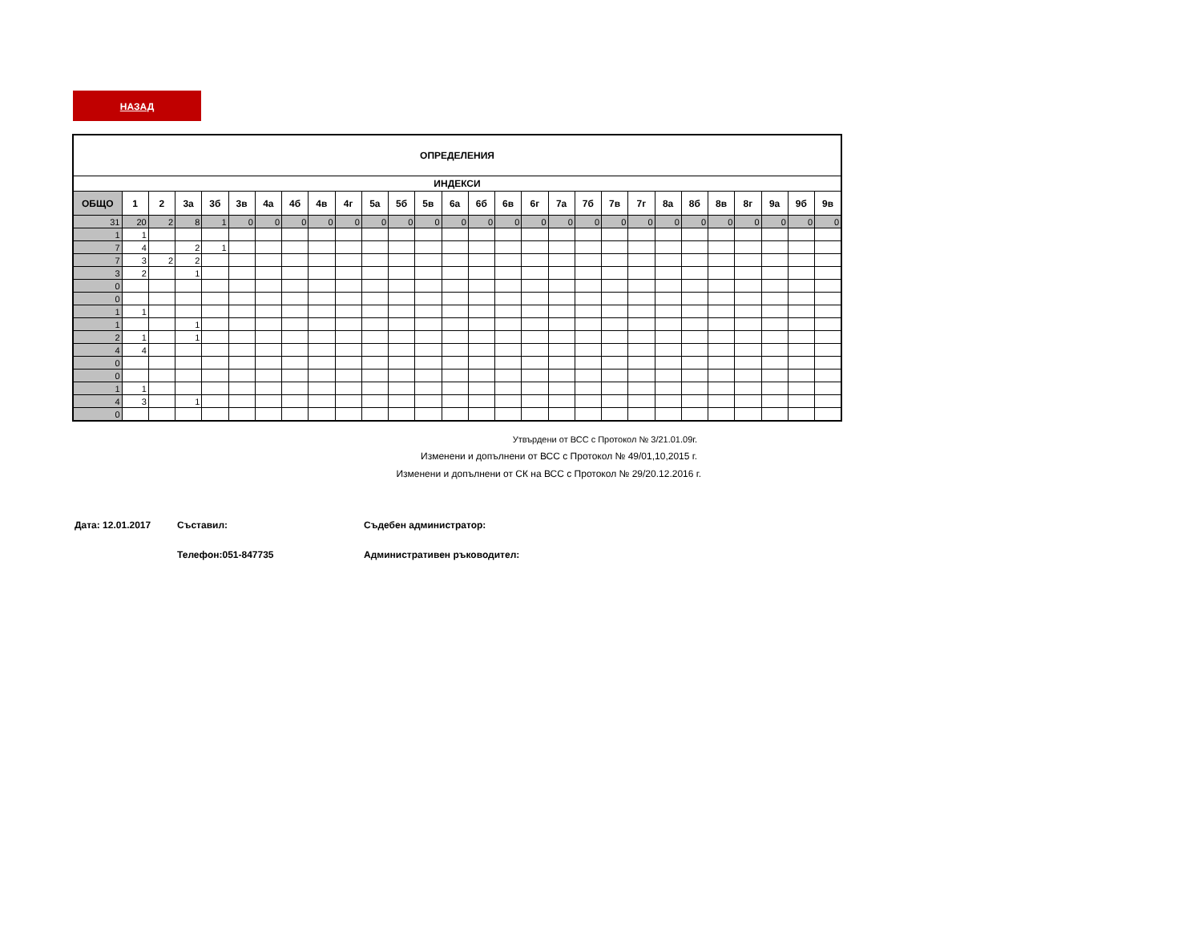НАЗАД
| ОПРЕДЕЛЕНИЯ | | | | | | | | | | | | | | | | | | | | | | | | | | | |
| ИНДЕКСИ | | | | | | | | | | | | | | | | | | | | | | | | | | | |
| ОБЩО | 1 | 2 | 3а | 3б | 3в | 4а | 4б | 4в | 4г | 5а | 5б | 5в | 6а | 6б | 6в | 6г | 7а | 7б | 7в | 7г | 8а | 8б | 8в | 8г | 9а | 9б | 9в |
| 31 | 20 | 2 | 8 | 1 | 0 | 0 | 0 | 0 | 0 | 0 | 0 | 0 | 0 | 0 | 0 | 0 | 0 | 0 | 0 | 0 | 0 | 0 | 0 | 0 | 0 | 0 | 0 |
| 1 | 1 | | | | | | | | | | | | | | | | | | | | | | | | | | |
| 7 | 4 | | 2 | 1 | | | | | | | | | | | | | | | | | | | | | | | |
| 7 | 3 | 2 | 2 | | | | | | | | | | | | | | | | | | | | | | | | |
| 3 | 2 | | 1 | | | | | | | | | | | | | | | | | | | | | | | | |
| 0 | | | | | | | | | | | | | | | | | | | | | | | | | | | |
| 0 | | | | | | | | | | | | | | | | | | | | | | | | | | | |
| 1 | 1 | | | | | | | | | | | | | | | | | | | | | | | | | | |
| 1 | | | 1 | | | | | | | | | | | | | | | | | | | | | | | | |
| 2 | 1 | | 1 | | | | | | | | | | | | | | | | | | | | | | | | |
| 4 | 4 | | | | | | | | | | | | | | | | | | | | | | | | | | |
| 0 | | | | | | | | | | | | | | | | | | | | | | | | | | | |
| 0 | | | | | | | | | | | | | | | | | | | | | | | | | | | |
| 1 | 1 | | | | | | | | | | | | | | | | | | | | | | | | | | |
| 4 | 3 | | 1 | | | | | | | | | | | | | | | | | | | | | | | | |
| 0 | | | | | | | | | | | | | | | | | | | | | | | | | | | |
Утвърдени от ВСС с Протокол № 3/21.01.09г.
Изменени и допълнени от ВСС с Протокол № 49/01,10,2015 г.
Изменени и допълнени от СК на ВСС с Протокол № 29/20.12.2016 г.
Дата: 12.01.2017 Съставил: Съдебен администратор:
Телефон:051-847735 Административен ръководител: